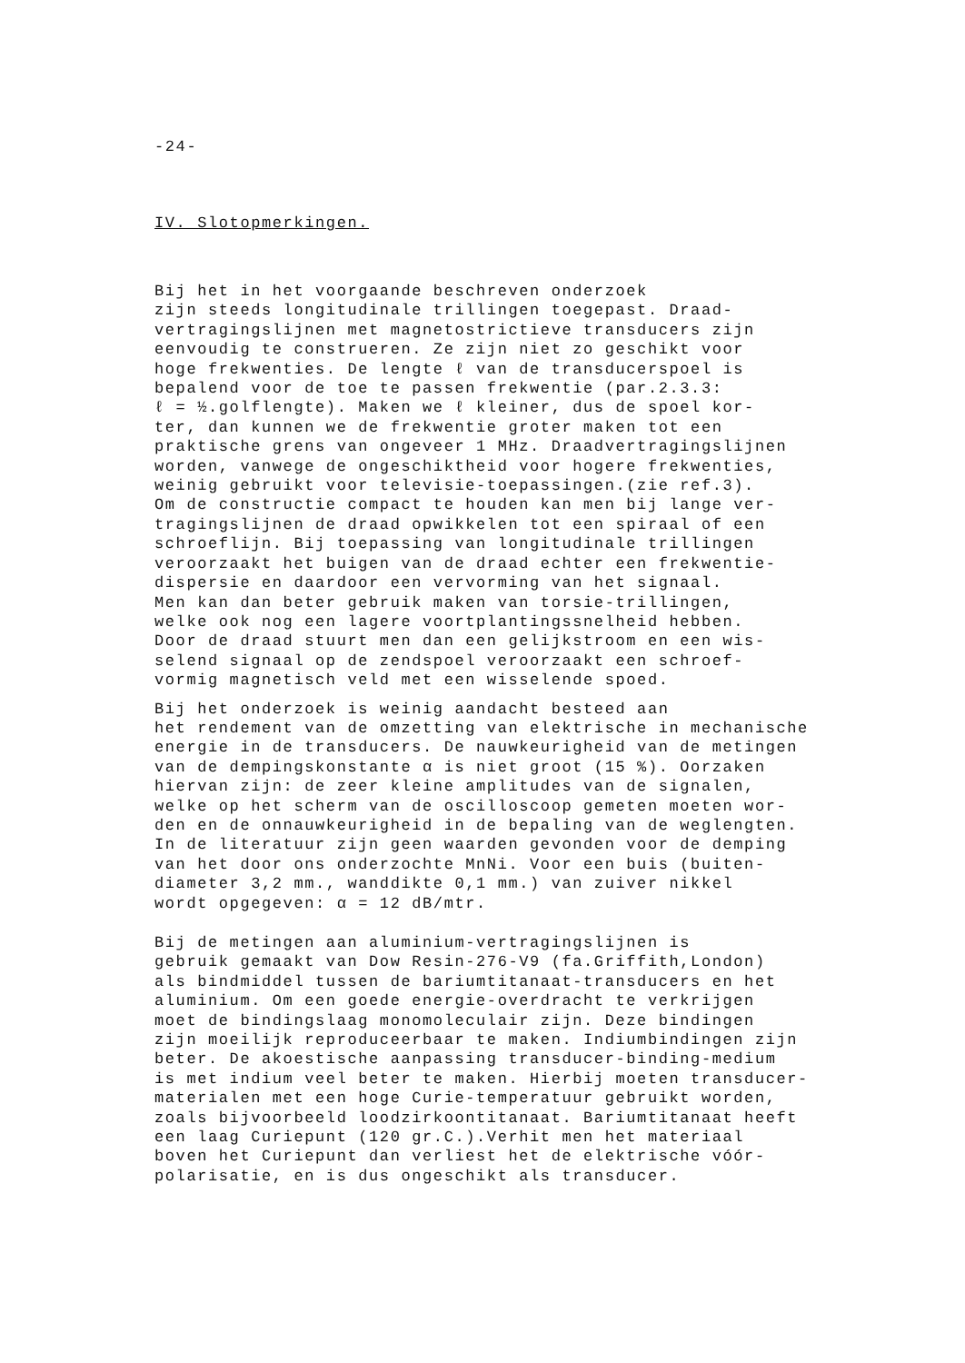-24-
IV. Slotopmerkingen.
Bij het in het voorgaande beschreven onderzoek zijn steeds longitudinale trillingen toegepast. Draad- vertragingslijnen met magnetostrictieve transducers zijn eenvoudig te construeren. Ze zijn niet zo geschikt voor hoge frekwenties. De lengte ℓ van de transducerspoel is bepalend voor de toe te passen frekwentie (par.2.3.3: ℓ = ½.golflengte). Maken we ℓ kleiner, dus de spoel kor- ter, dan kunnen we de frekwentie groter maken tot een praktische grens van ongeveer 1 MHz. Draadvertragingslijnen worden, vanwege de ongeschiktheid voor hogere frekwenties, weinig gebruikt voor televisie-toepassingen.(zie ref.3). Om de constructie compact te houden kan men bij lange ver- tragingslijnen de draad opwikkelen tot een spiraal of een schroeflijn. Bij toepassing van longitudinale trillingen veroorzaakt het buigen van de draad echter een frekwentie- dispersie en daardoor een vervorming van het signaal. Men kan dan beter gebruik maken van torsie-trillingen, welke ook nog een lagere voortplantingssnelheid hebben. Door de draad stuurt men dan een gelijkstroom en een wis- selend signaal op de zendspoel veroorzaakt een schroef- vormig magnetisch veld met een wisselende spoed.
Bij het onderzoek is weinig aandacht besteed aan het rendement van de omzetting van elektrische in mechanische energie in de transducers. De nauwkeurigheid van de metingen van de dempingskonstante α is niet groot (15 %). Oorzaken hiervan zijn: de zeer kleine amplitudes van de signalen, welke op het scherm van de oscilloscoop gemeten moeten wor- den en de onnauwkeurigheid in de bepaling van de weglengten. In de literatuur zijn geen waarden gevonden voor de demping van het door ons onderzochte MnNi. Voor een buis (buiten- diameter 3,2 mm., wanddikte 0,1 mm.) van zuiver nikkel wordt opgegeven: α = 12 dB/mtr.
Bij de metingen aan aluminium-vertragingslijnen is gebruik gemaakt van Dow Resin-276-V9 (fa.Griffith,London) als bindmiddel tussen de bariumtitanaat-transducers en het aluminium. Om een goede energie-overdracht te verkrijgen moet de bindingslaag monomoleculair zijn. Deze bindingen zijn moeilijk reproduceerbaar te maken. Indiumbindingen zijn beter. De akoestische aanpassing transducer-binding-medium is met indium veel beter te maken. Hierbij moeten transducer- materialen met een hoge Curie-temperatuur gebruikt worden, zoals bijvoorbeeld loodzirkoontitanaat. Bariumtitanaat heeft een laag Curiepunt (120 gr.C.).Verhit men het materiaal boven het Curiepunt dan verliest het de elektrische vóór- polarisatie, en is dus ongeschikt als transducer.